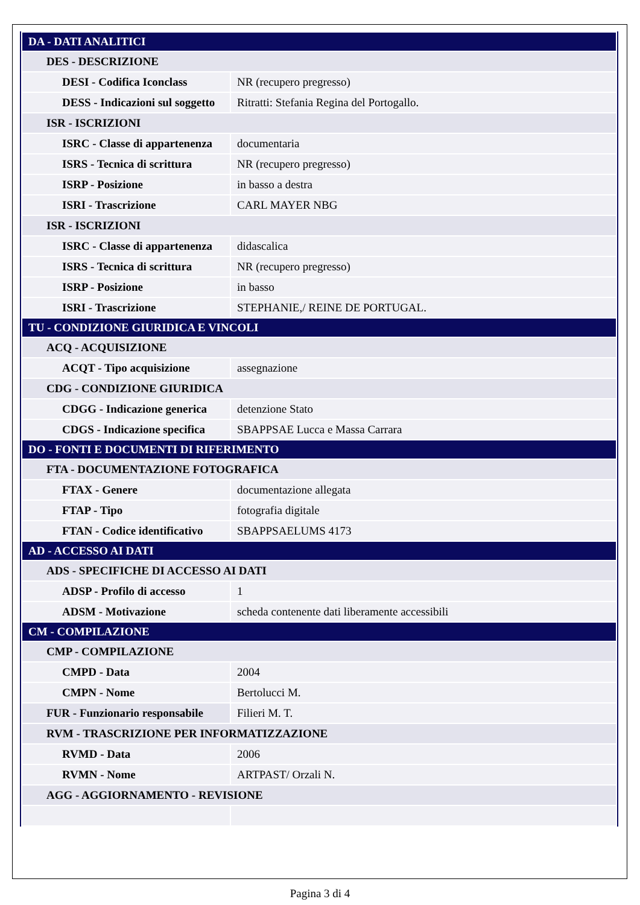| DA - DATI ANALITICI | |
| DES - DESCRIZIONE | |
| DESI - Codifica Iconclass | NR (recupero pregresso) |
| DESS - Indicazioni sul soggetto | Ritratti: Stefania Regina del Portogallo. |
| ISR - ISCRIZIONI | |
| ISRC - Classe di appartenenza | documentaria |
| ISRS - Tecnica di scrittura | NR (recupero pregresso) |
| ISRP - Posizione | in basso a destra |
| ISRI - Trascrizione | CARL MAYER NBG |
| ISR - ISCRIZIONI | |
| ISRC - Classe di appartenenza | didascalica |
| ISRS - Tecnica di scrittura | NR (recupero pregresso) |
| ISRP - Posizione | in basso |
| ISRI - Trascrizione | STEPHANIE,/ REINE DE PORTUGAL. |
| TU - CONDIZIONE GIURIDICA E VINCOLI | |
| ACQ - ACQUISIZIONE | |
| ACQT - Tipo acquisizione | assegnazione |
| CDG - CONDIZIONE GIURIDICA | |
| CDGG - Indicazione generica | detenzione Stato |
| CDGS - Indicazione specifica | SBAPPSAE Lucca e Massa Carrara |
| DO - FONTI E DOCUMENTI DI RIFERIMENTO | |
| FTA - DOCUMENTAZIONE FOTOGRAFICA | |
| FTAX - Genere | documentazione allegata |
| FTAP - Tipo | fotografia digitale |
| FTAN - Codice identificativo | SBAPPSAELUMS 4173 |
| AD - ACCESSO AI DATI | |
| ADS - SPECIFICHE DI ACCESSO AI DATI | |
| ADSP - Profilo di accesso | 1 |
| ADSM - Motivazione | scheda contenente dati liberamente accessibili |
| CM - COMPILAZIONE | |
| CMP - COMPILAZIONE | |
| CMPD - Data | 2004 |
| CMPN - Nome | Bertolucci M. |
| FUR - Funzionario responsabile | Filieri M. T. |
| RVM - TRASCRIZIONE PER INFORMATIZZAZIONE | |
| RVMD - Data | 2006 |
| RVMN - Nome | ARTPAST/ Orzali N. |
| AGG - AGGIORNAMENTO - REVISIONE | |
Pagina 3 di 4